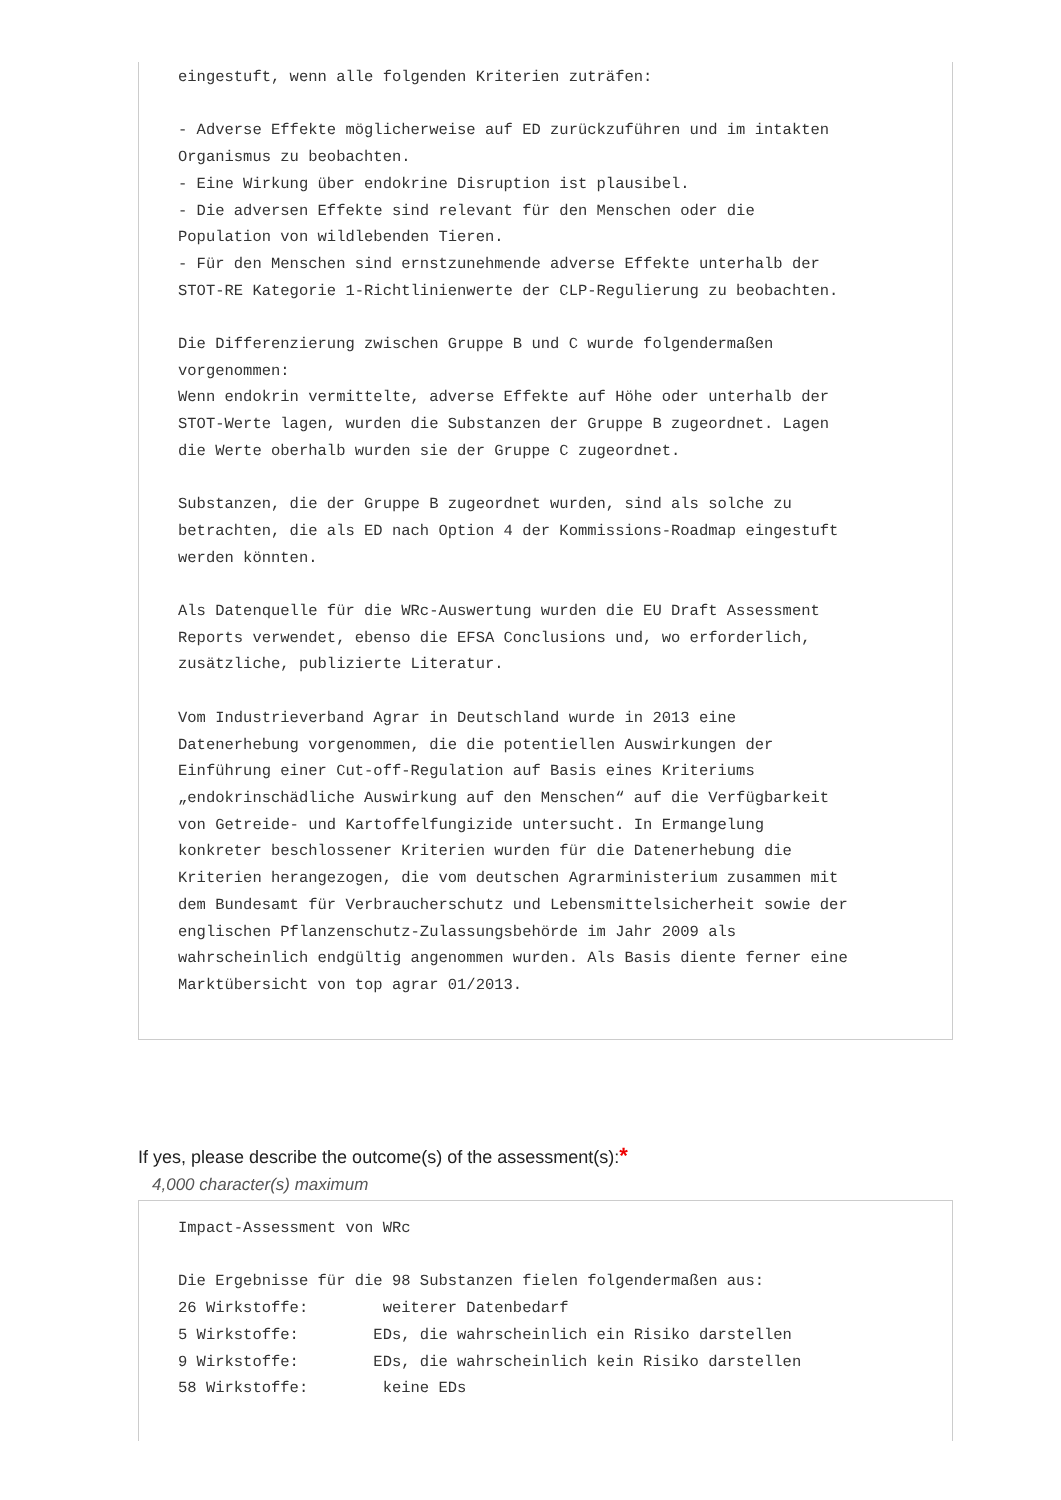eingestuft, wenn alle folgenden Kriterien zuträfen:

- Adverse Effekte möglicherweise auf ED zurückzuführen und im intakten
Organismus zu beobachten.
- Eine Wirkung über endokrine Disruption ist plausibel.
- Die adversen Effekte sind relevant für den Menschen oder die
Population von wildlebenden Tieren.
- Für den Menschen sind ernstzunehmende adverse Effekte unterhalb der
STOT-RE Kategorie 1-Richtlinienwerte der CLP-Regulierung zu beobachten.

Die Differenzierung zwischen Gruppe B und C wurde folgendermaßen
vorgenommen:
Wenn endokrin vermittelte, adverse Effekte auf Höhe oder unterhalb der
STOT-Werte lagen, wurden die Substanzen der Gruppe B zugeordnet. Lagen
die Werte oberhalb wurden sie der Gruppe C zugeordnet.

Substanzen, die der Gruppe B zugeordnet wurden, sind als solche zu
betrachten, die als ED nach Option 4 der Kommissions-Roadmap eingestuft
werden könnten.

Als Datenquelle für die WRc-Auswertung wurden die EU Draft Assessment
Reports verwendet, ebenso die EFSA Conclusions und, wo erforderlich,
zusätzliche, publizierte Literatur.

Vom Industrieverband Agrar in Deutschland wurde in 2013 eine
Datenerhebung vorgenommen, die die potentiellen Auswirkungen der
Einführung einer Cut-off-Regulation auf Basis eines Kriteriums
„endokrinschädliche Auswirkung auf den Menschen“ auf die Verfügbarkeit
von Getreide- und Kartoffelfungizide untersucht. In Ermangelung
konkreter beschlossener Kriterien wurden für die Datenerhebung die
Kriterien herangezogen, die vom deutschen Agrarministerium zusammen mit
dem Bundesamt für Verbraucherschutz und Lebensmittelsicherheit sowie der
englischen Pflanzenschutz-Zulassungsbehörde im Jahr 2009 als
wahrscheinlich endgültig angenommen wurden. Als Basis diente ferner eine
Marktübersicht von top agrar 01/2013.
If yes, please describe the outcome(s) of the assessment(s):*
4,000 character(s) maximum
Impact-Assessment von WRc

Die Ergebnisse für die 98 Substanzen fielen folgendermaßen aus:
26 Wirkstoffe:        weiterer Datenbedarf
5 Wirkstoffe:        EDs, die wahrscheinlich ein Risiko darstellen
9 Wirkstoffe:        EDs, die wahrscheinlich kein Risiko darstellen
58 Wirkstoffe:        keine EDs